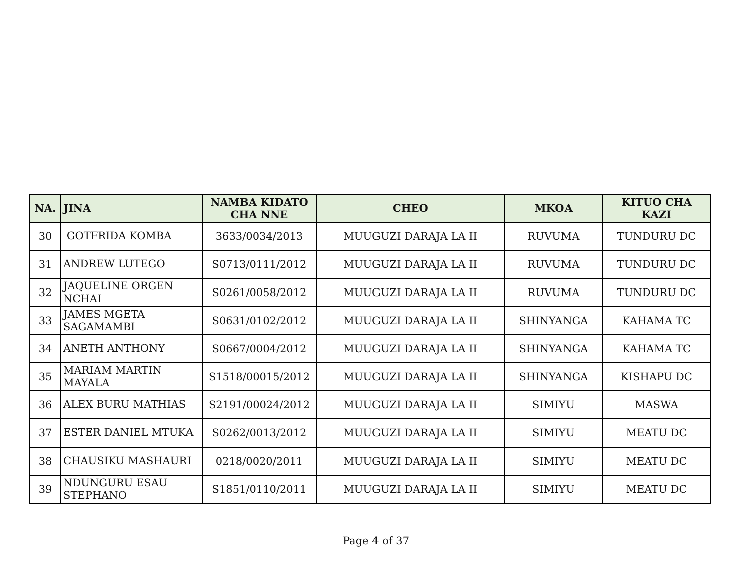| NA. | JINA | NAMBA KIDATO CHA NNE | CHEO | MKOA | KITUO CHA KAZI |
| --- | --- | --- | --- | --- | --- |
| 30 | GOTFRIDA KOMBA | 3633/0034/2013 | MUUGUZI DARAJA LA II | RUVUMA | TUNDURU DC |
| 31 | ANDREW LUTEGO | S0713/0111/2012 | MUUGUZI DARAJA LA II | RUVUMA | TUNDURU DC |
| 32 | JAQUELINE ORGEN NCHAI | S0261/0058/2012 | MUUGUZI DARAJA LA II | RUVUMA | TUNDURU DC |
| 33 | JAMES MGETA SAGAMAMBI | S0631/0102/2012 | MUUGUZI DARAJA LA II | SHINYANGA | KAHAMA TC |
| 34 | ANETH ANTHONY | S0667/0004/2012 | MUUGUZI DARAJA LA II | SHINYANGA | KAHAMA TC |
| 35 | MARIAM MARTIN MAYALA | S1518/00015/2012 | MUUGUZI DARAJA LA II | SHINYANGA | KISHAPU DC |
| 36 | ALEX BURU MATHIAS | S2191/00024/2012 | MUUGUZI DARAJA LA II | SIMIYU | MASWA |
| 37 | ESTER DANIEL MTUKA | S0262/0013/2012 | MUUGUZI DARAJA LA II | SIMIYU | MEATU DC |
| 38 | CHAUSIKU MASHAURI | 0218/0020/2011 | MUUGUZI DARAJA LA II | SIMIYU | MEATU DC |
| 39 | NDUNGURU ESAU STEPHANO | S1851/0110/2011 | MUUGUZI DARAJA LA II | SIMIYU | MEATU DC |
Page 4 of 37